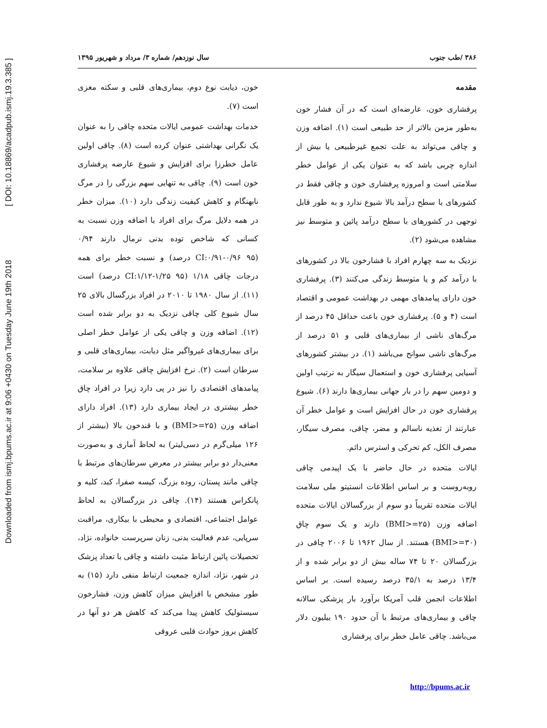Downloaded from ismj.bpums.ac.ir at 9:06 +0430 on Tuesday June 19th 2018 [ DOI: 10.18869/acadpub.ismj.19.3.385 ]
۳۸۶ /طب جنوب سال نوزدهم/ شماره ۳/ مرداد و شهریور ۱۳۹۵
مقدمه
پرفشاری خون، عارضه‌ای است که در آن فشار خون به‌طور مزمن بالاتر از حد طبیعی است (۱). اضافه وزن و چاقی می‌تواند به علت تجمع غیرطبیعی یا بیش از اندازه چربی باشد که به عنوان یکی از عوامل خطر سلامتی است و امروزه پرفشاری خون و چاقی فقط در کشورهای با سطح درآمد بالا شیوع ندارد و به طور قابل توجهی در کشورهای با سطح درآمد پائین و متوسط نیز مشاهده می‌شود (۲).
نزدیک به سه چهارم افراد با فشارخون بالا در کشورهای با درآمد کم و یا متوسط زندگی می‌کنند (۳). پرفشاری خون دارای پیامدهای مهمی در بهداشت عمومی و اقتصاد است (۴ و ۵). پرفشاری خون باعث حداقل ۴۵ درصد از مرگ‌های ناشی از بیماری‌های قلبی و ۵۱ درصد از مرگ‌های ناشی سوانح می‌باشد (۱). در بیشتر کشورهای آسیایی پرفشاری خون و استعمال سیگار به ترتیب اولین و دومین سهم را در بار جهانی بیماری‌ها دارند (۶). شیوع پرفشاری خون در حال افزایش است و عوامل خطر آن عبارتند از تغذیه ناسالم و مضر، چاقی، مصرف سیگار، مصرف الکل، کم تحرکی و استرس دائم.
ایالات متحده در حال حاضر با یک اپیدمی چاقی روبه‌روست و بر اساس اطلاعات انستیتو ملی سلامت ایالات متحده تقریباً دو سوم از بزرگسالان ایالات متحده اضافه وزن (BMI>=۲۵) دارند و یک سوم چاق (BMI>=۳۰) هستند. از سال ۱۹۶۲ تا ۲۰۰۶ چاقی در بزرگسالان ۲۰ تا ۷۴ ساله بیش از دو برابر شده و از ۱۳/۴ درصد به ۳۵/۱ درصد رسیده است. بر اساس اطلاعات انجمن قلب آمریکا برآورد بار پزشکی سالانه چاقی و بیماری‌های مرتبط با آن حدود ۱۹۰ بیلیون دلار می‌باشد. چاقی عامل خطر برای پرفشاری
خون، دیابت نوع دوم، بیماری‌های قلبی و سکته مغزی است (۷).
خدمات بهداشت عمومی ایالات متحده چاقی را به عنوان یک نگرانی بهداشتی عنوان کرده است (۸). چاقی اولین عامل خطرزا برای افزایش و شیوع عارضه پرفشاری خون است (۹). چاقی به تنهایی سهم بزرگی را در مرگ نابهنگام و کاهش کیفیت زندگی دارد (۱۰). میزان خطر در همه دلایل مرگ برای افراد با اضافه وزن نسبت به کسانی که شاخص توده بدنی نرمال دارند ۰/۹۴ (CI:۰/۹۱-۰/۹۶ ۹۵ درصد) و نسبت خطر برای همه درجات چاقی ۱/۱۸ (CI:۱/۱۲-۱/۲۵ ۹۵ درصد) است (۱۱). از سال ۱۹۸۰ تا ۲۰۱۰ در افراد بزرگسال بالای ۲۵ سال شیوع کلی چاقی نزدیک به دو برابر شده است (۱۲). اضافه وزن و چاقی یکی از عوامل خطر اصلی برای بیماری‌های غیرواگیر مثل دیابت، بیماری‌های قلبی و سرطان است (۲). نرخ افزایش چاقی علاوه بر سلامت، پیامدهای اقتصادی را نیز در پی دارد زیرا در افراد چاق خطر بیشتری در ایجاد بیماری دارد (۱۳). افراد دارای اضافه وزن (BMI>=۲۵) و با قندخون بالا (بیشتر از ۱۲۶ میلی‌گرم در دسی‌لیتر) به لحاظ آماری و به‌صورت معنی‌دار دو برابر بیشتر در معرض سرطان‌های مرتبط با چاقی مانند پستان، روده بزرگ، کیسه صفرا، کبد، کلیه و پانکراس هستند (۱۴). چاقی در بزرگسالان به لحاظ عوامل اجتماعی، اقتصادی و محیطی با بیکاری، مراقبت سرپایی، عدم فعالیت بدنی، زنان سرپرست خانواده، نژاد، تحصیلات پائین ارتباط مثبت داشته و چاقی با تعداد پزشک در شهر، نژاد، اندازه جمعیت ارتباط منفی دارد (۱۵) به طور مشخص با افزایش میزان کاهش وزن، فشارخون سیستولیک کاهش پیدا می‌کند که کاهش هر دو آنها در کاهش بروز حوادث قلبی عروقی
http://bpums.ac.ir